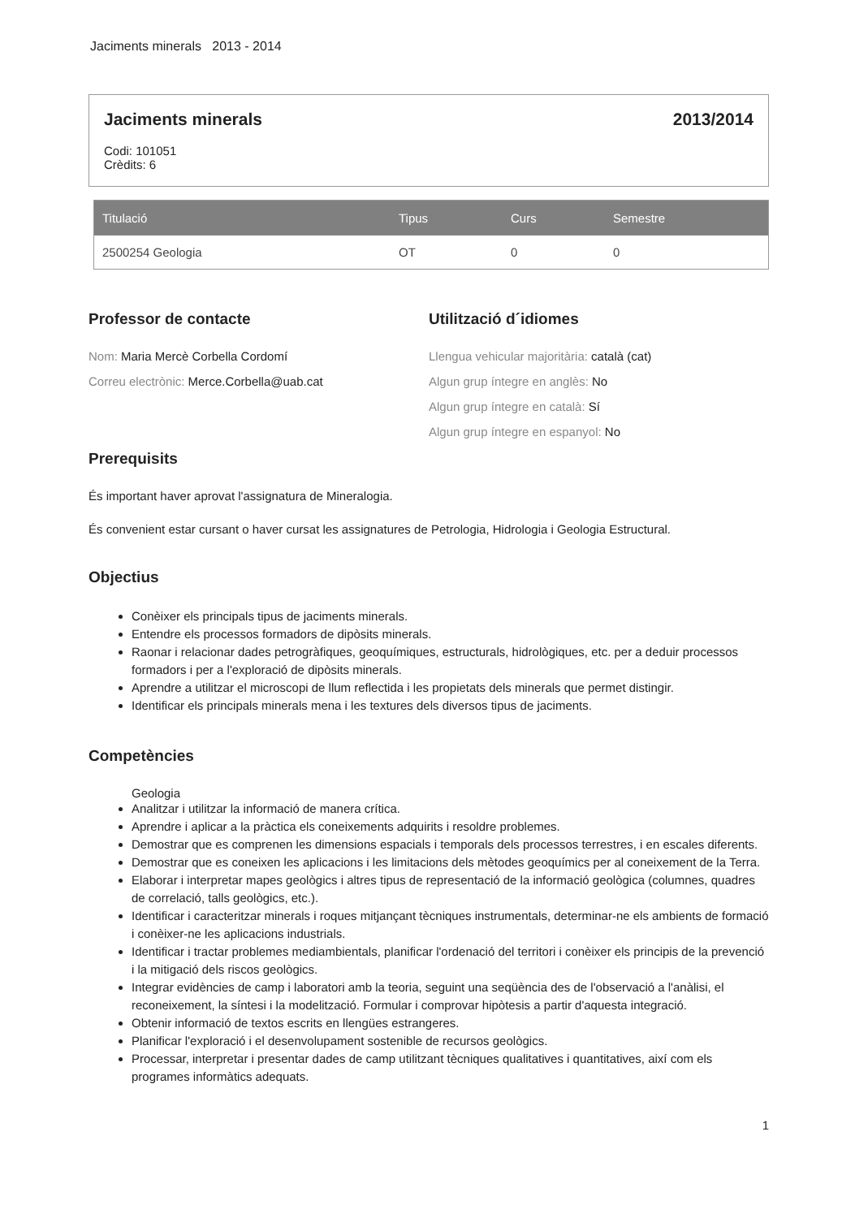Jaciments minerals 2013 - 2014
Jaciments minerals 2013/2014
Codi: 101051
Crèdits: 6
| Titulació | Tipus | Curs | Semestre |
| --- | --- | --- | --- |
| 2500254 Geologia | OT | 0 | 0 |
Professor de contacte
Nom: Maria Mercè Corbella Cordomí
Correu electrònic: Merce.Corbella@uab.cat
Utilització d´idiomes
Llengua vehicular majoritària: català (cat)
Algun grup íntegre en anglès: No
Algun grup íntegre en català: Sí
Algun grup íntegre en espanyol: No
Prerequisits
És important haver aprovat l'assignatura de Mineralogia.
És convenient estar cursant o haver cursat les assignatures de Petrologia, Hidrologia i Geologia Estructural.
Objectius
Conèixer els principals tipus de jaciments minerals.
Entendre els processos formadors de dipòsits minerals.
Raonar i relacionar dades petrogràfiques, geoquímiques, estructurals, hidrològiques, etc. per a deduir processos formadors i per a l'exploració de dipòsits minerals.
Aprendre a utilitzar el microscopi de llum reflectida i les propietats dels minerals que permet distingir.
Identificar els principals minerals mena i les textures dels diversos tipus de jaciments.
Competències
Geologia
Analitzar i utilitzar la informació de manera crítica.
Aprendre i aplicar a la pràctica els coneixements adquirits i resoldre problemes.
Demostrar que es comprenen les dimensions espacials i temporals dels processos terrestres, i en escales diferents.
Demostrar que es coneixen les aplicacions i les limitacions dels mètodes geoquímics per al coneixement de la Terra.
Elaborar i interpretar mapes geològics i altres tipus de representació de la informació geològica (columnes, quadres de correlació, talls geològics, etc.).
Identificar i caracteritzar minerals i roques mitjançant tècniques instrumentals, determinar-ne els ambients de formació i conèixer-ne les aplicacions industrials.
Identificar i tractar problemes mediambientals, planificar l'ordenació del territori i conèixer els principis de la prevenció i la mitigació dels riscos geològics.
Integrar evidències de camp i laboratori amb la teoria, seguint una seqüència des de l'observació a l'anàlisi, el reconeixement, la síntesi i la modelització. Formular i comprovar hipòtesis a partir d'aquesta integració.
Obtenir informació de textos escrits en llengües estrangeres.
Planificar l'exploració i el desenvolupament sostenible de recursos geològics.
Processar, interpretar i presentar dades de camp utilitzant tècniques qualitatives i quantitatives, així com els programes informàtics adequats.
1